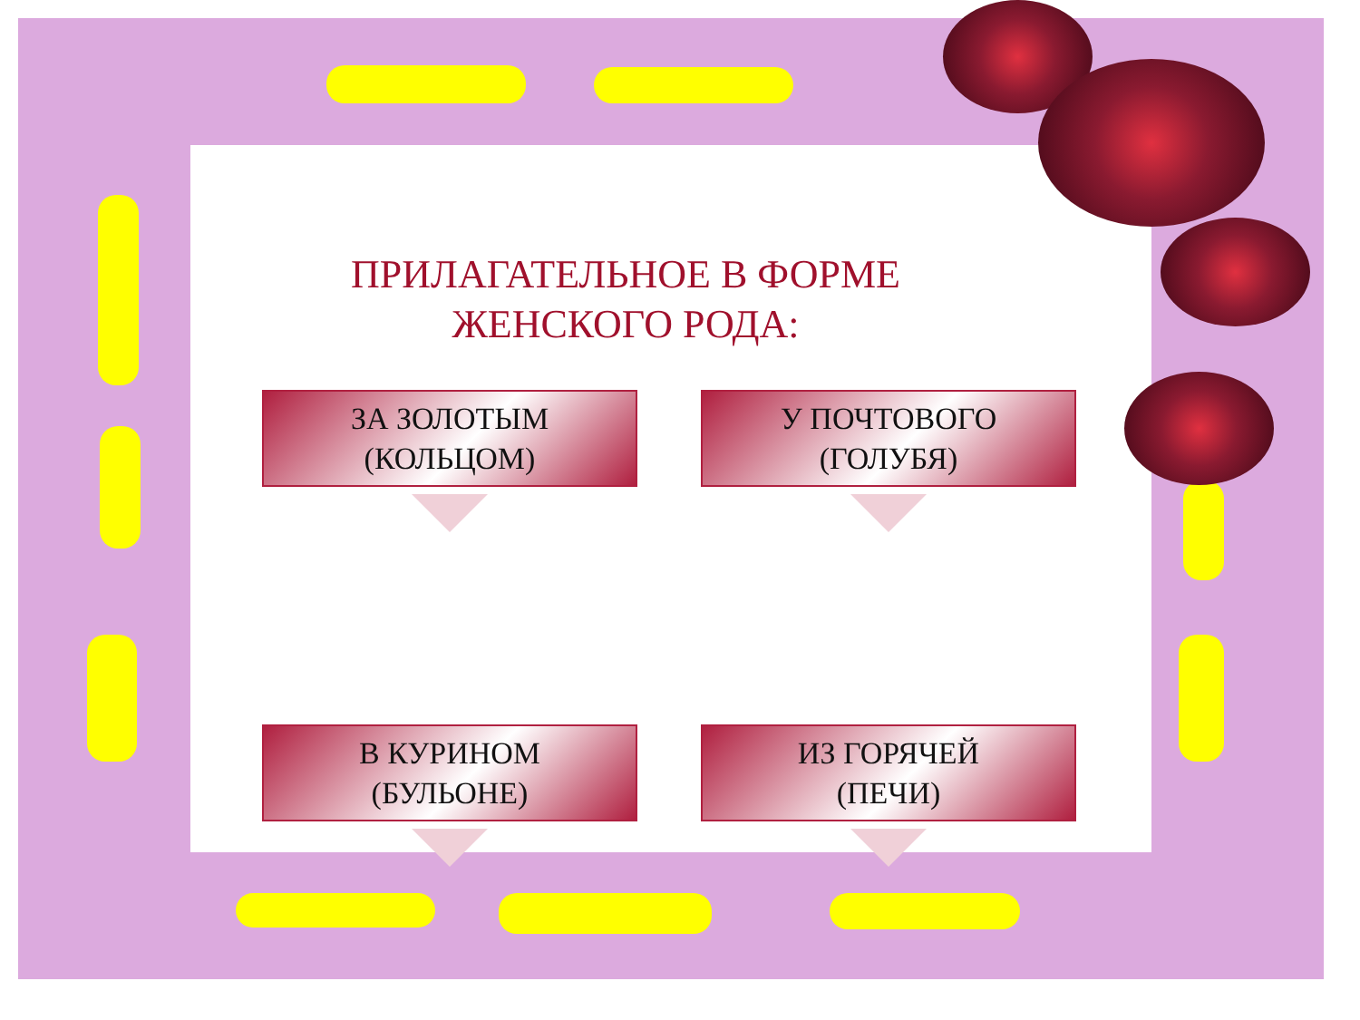ПРИЛАГАТЕЛЬНОЕ В ФОРМЕ ЖЕНСКОГО РОДА:
ЗА ЗОЛОТЫМ
(КОЛЬЦОМ)
У ПОЧТОВОГО
(ГОЛУБЯ)
В КУРИНОМ
(БУЛЬОНЕ)
ИЗ ГОРЯЧЕЙ
(ПЕЧИ)